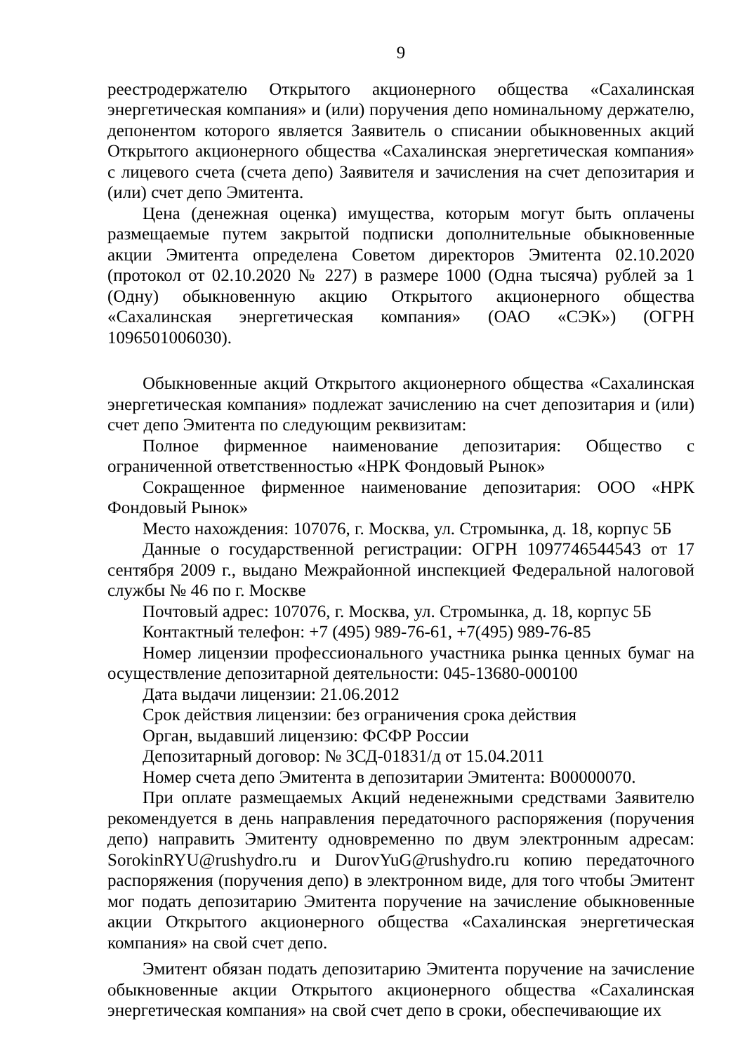9
реестродержателю Открытого акционерного общества «Сахалинская энергетическая компания» и (или) поручения депо номинальному держателю, депонентом которого является Заявитель о списании обыкновенных акций Открытого акционерного общества «Сахалинская энергетическая компания» с лицевого счета (счета депо) Заявителя и зачисления на счет депозитария и (или) счет депо Эмитента.
Цена (денежная оценка) имущества, которым могут быть оплачены размещаемые путем закрытой подписки дополнительные обыкновенные акции Эмитента определена Советом директоров Эмитента 02.10.2020 (протокол от 02.10.2020 № 227) в размере 1000 (Одна тысяча) рублей за 1 (Одну) обыкновенную акцию Открытого акционерного общества «Сахалинская энергетическая компания» (ОАО «СЭК») (ОГРН 1096501006030).
Обыкновенные акций Открытого акционерного общества «Сахалинская энергетическая компания» подлежат зачислению на счет депозитария и (или) счет депо Эмитента по следующим реквизитам:
Полное фирменное наименование депозитария: Общество с ограниченной ответственностью «НРК Фондовый Рынок»
Сокращенное фирменное наименование депозитария: ООО «НРК Фондовый Рынок»
Место нахождения: 107076, г. Москва, ул. Стромынка, д. 18, корпус 5Б
Данные о государственной регистрации: ОГРН 1097746544543 от 17 сентября 2009 г., выдано Межрайонной инспекцией Федеральной налоговой службы № 46 по г. Москве
Почтовый адрес: 107076, г. Москва, ул. Стромынка, д. 18, корпус 5Б
Контактный телефон: +7 (495) 989-76-61, +7(495) 989-76-85
Номер лицензии профессионального участника рынка ценных бумаг на осуществление депозитарной деятельности: 045-13680-000100
Дата выдачи лицензии: 21.06.2012
Срок действия лицензии: без ограничения срока действия
Орган, выдавший лицензию: ФСФР России
Депозитарный договор: № ЗСД-01831/д от 15.04.2011
Номер счета депо Эмитента в депозитарии Эмитента: В00000070.
При оплате размещаемых Акций неденежными средствами Заявителю рекомендуется в день направления передаточного распоряжения (поручения депо) направить Эмитенту одновременно по двум электронным адресам: SorokinRYU@rushydro.ru и DurovYuG@rushydro.ru копию передаточного распоряжения (поручения депо) в электронном виде, для того чтобы Эмитент мог подать депозитарию Эмитента поручение на зачисление обыкновенные акции Открытого акционерного общества «Сахалинская энергетическая компания» на свой счет депо.
Эмитент обязан подать депозитарию Эмитента поручение на зачисление обыкновенные акции Открытого акционерного общества «Сахалинская энергетическая компания» на свой счет депо в сроки, обеспечивающие их